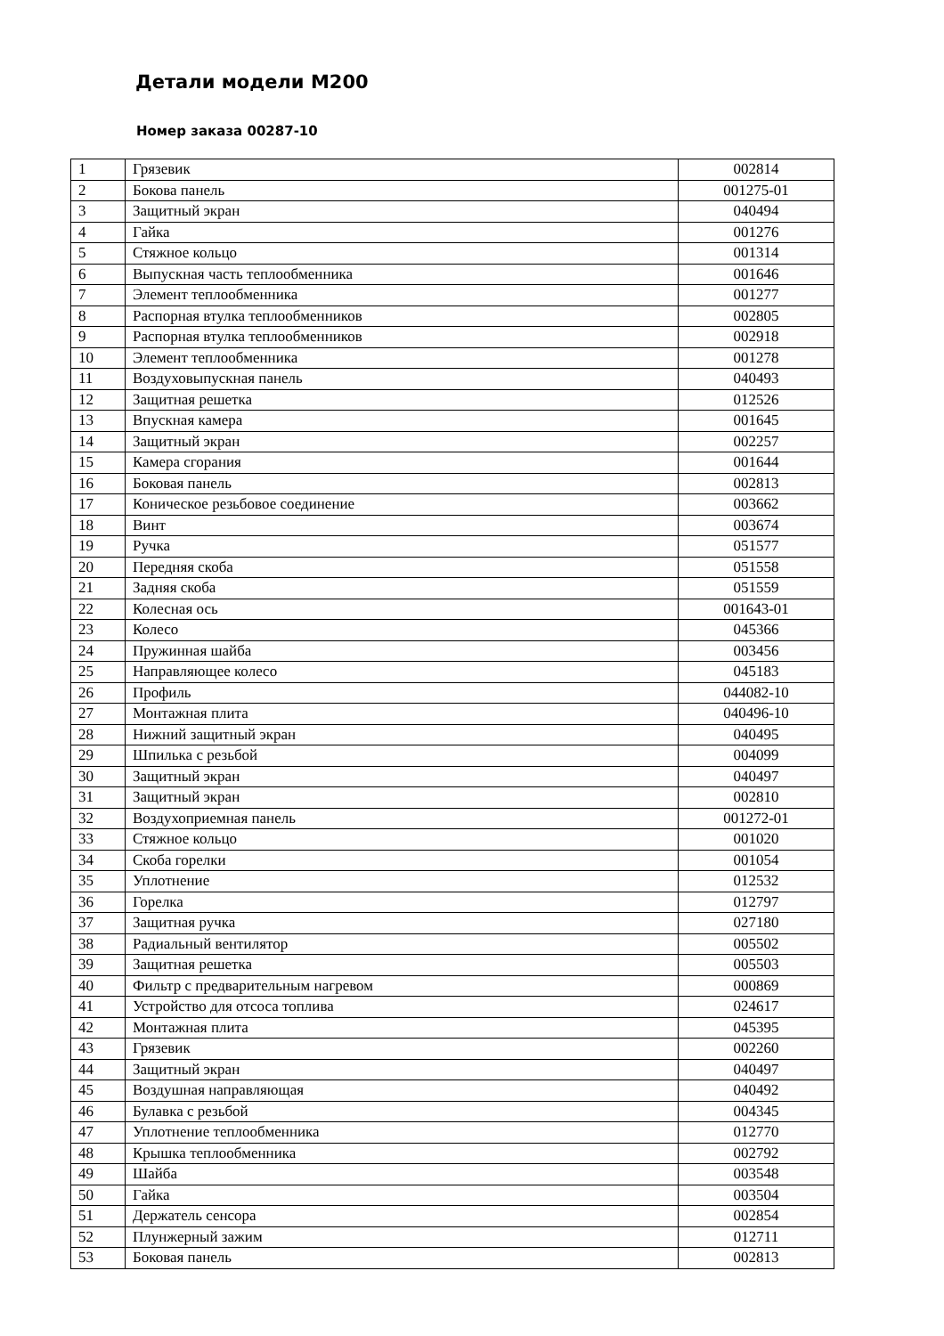Детали модели М200
Номер заказа 00287-10
| 1 | Грязевик | 002814 |
| 2 | Бокова панель | 001275-01 |
| 3 | Защитный экран | 040494 |
| 4 | Гайка | 001276 |
| 5 | Стяжное кольцо | 001314 |
| 6 | Выпускная часть теплообменника | 001646 |
| 7 | Элемент теплообменника | 001277 |
| 8 | Распорная втулка теплообменников | 002805 |
| 9 | Распорная втулка теплообменников | 002918 |
| 10 | Элемент теплообменника | 001278 |
| 11 | Воздуховыпускная панель | 040493 |
| 12 | Защитная решетка | 012526 |
| 13 | Впускная камера | 001645 |
| 14 | Защитный экран | 002257 |
| 15 | Камера сгорания | 001644 |
| 16 | Боковая панель | 002813 |
| 17 | Коническое резьбовое соединение | 003662 |
| 18 | Винт | 003674 |
| 19 | Ручка | 051577 |
| 20 | Передняя скоба | 051558 |
| 21 | Задняя скоба | 051559 |
| 22 | Колесная ось | 001643-01 |
| 23 | Колесо | 045366 |
| 24 | Пружинная шайба | 003456 |
| 25 | Направляющее колесо | 045183 |
| 26 | Профиль | 044082-10 |
| 27 | Монтажная плита | 040496-10 |
| 28 | Нижний защитный экран | 040495 |
| 29 | Шпилька с резьбой | 004099 |
| 30 | Защитный экран | 040497 |
| 31 | Защитный экран | 002810 |
| 32 | Воздухоприемная панель | 001272-01 |
| 33 | Стяжное кольцо | 001020 |
| 34 | Скоба горелки | 001054 |
| 35 | Уплотнение | 012532 |
| 36 | Горелка | 012797 |
| 37 | Защитная ручка | 027180 |
| 38 | Радиальный вентилятор | 005502 |
| 39 | Защитная решетка | 005503 |
| 40 | Фильтр с предварительным нагревом | 000869 |
| 41 | Устройство для отсоса топлива | 024617 |
| 42 | Монтажная плита | 045395 |
| 43 | Грязевик | 002260 |
| 44 | Защитный экран | 040497 |
| 45 | Воздушная направляющая | 040492 |
| 46 | Булавка с резьбой | 004345 |
| 47 | Уплотнение теплообменника | 012770 |
| 48 | Крышка теплообменника | 002792 |
| 49 | Шайба | 003548 |
| 50 | Гайка | 003504 |
| 51 | Держатель сенсора | 002854 |
| 52 | Плунжерный зажим | 012711 |
| 53 | Боковая панель | 002813 |